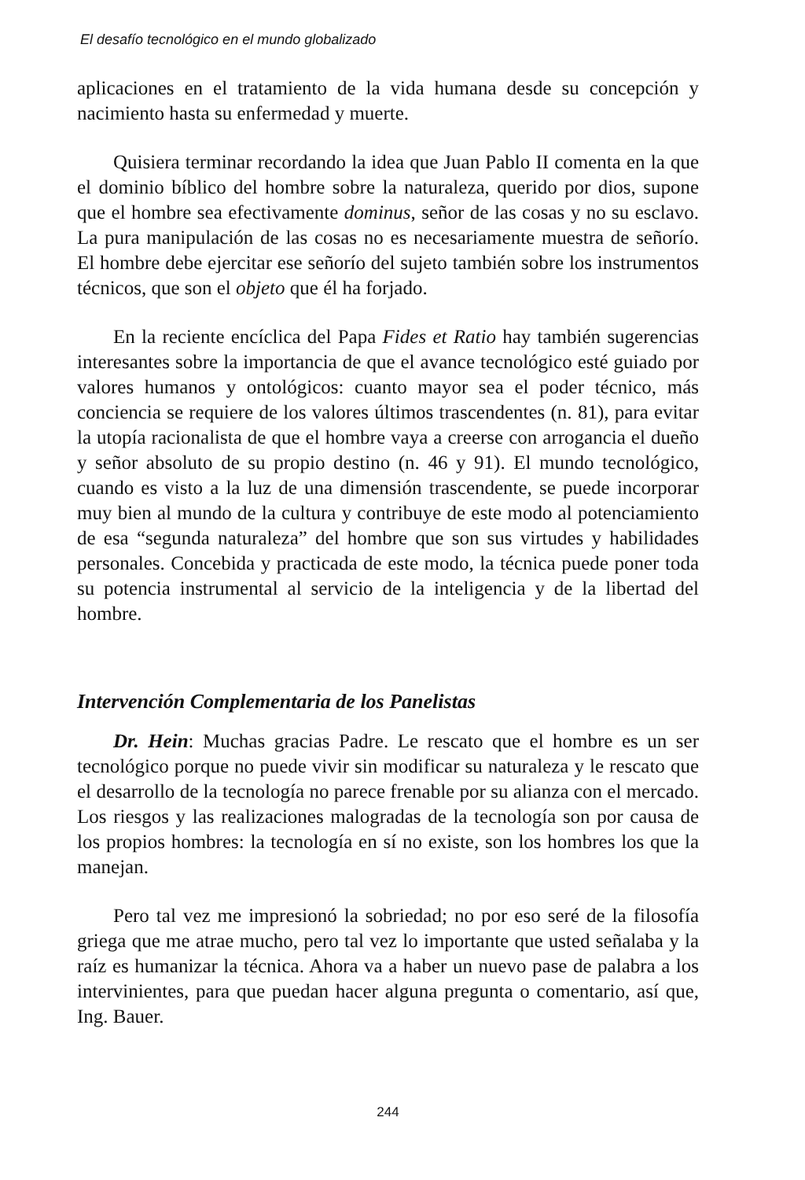El desafío tecnológico en el mundo globalizado
aplicaciones en el tratamiento de la vida humana desde su concepción y nacimiento hasta su enfermedad y muerte.
Quisiera terminar recordando la idea que Juan Pablo II comenta en la que el dominio bíblico del hombre sobre la naturaleza, querido por dios, supone que el hombre sea efectivamente dominus, señor de las cosas y no su esclavo. La pura manipulación de las cosas no es necesariamente muestra de señorío. El hombre debe ejercitar ese señorío del sujeto también sobre los instrumentos técnicos, que son el objeto que él ha forjado.
En la reciente encíclica del Papa Fides et Ratio hay también sugerencias interesantes sobre la importancia de que el avance tecnológico esté guiado por valores humanos y ontológicos: cuanto mayor sea el poder técnico, más conciencia se requiere de los valores últimos trascendentes (n. 81), para evitar la utopía racionalista de que el hombre vaya a creerse con arrogancia el dueño y señor absoluto de su propio destino (n. 46 y 91). El mundo tecnológico, cuando es visto a la luz de una dimensión trascendente, se puede incorporar muy bien al mundo de la cultura y contribuye de este modo al potenciamiento de esa “segunda naturaleza” del hombre que son sus virtudes y habilidades personales. Concebida y practicada de este modo, la técnica puede poner toda su potencia instrumental al servicio de la inteligencia y de la libertad del hombre.
Intervención Complementaria de los Panelistas
Dr. Hein: Muchas gracias Padre. Le rescato que el hombre es un ser tecnológico porque no puede vivir sin modificar su naturaleza y le rescato que el desarrollo de la tecnología no parece frenable por su alianza con el mercado. Los riesgos y las realizaciones malogradas de la tecnología son por causa de los propios hombres: la tecnología en sí no existe, son los hombres los que la manejan.
Pero tal vez me impresionó la sobriedad; no por eso seré de la filosofía griega que me atrae mucho, pero tal vez lo importante que usted señalaba y la raíz es humanizar la técnica. Ahora va a haber un nuevo pase de palabra a los intervinientes, para que puedan hacer alguna pregunta o comentario, así que, Ing. Bauer.
244